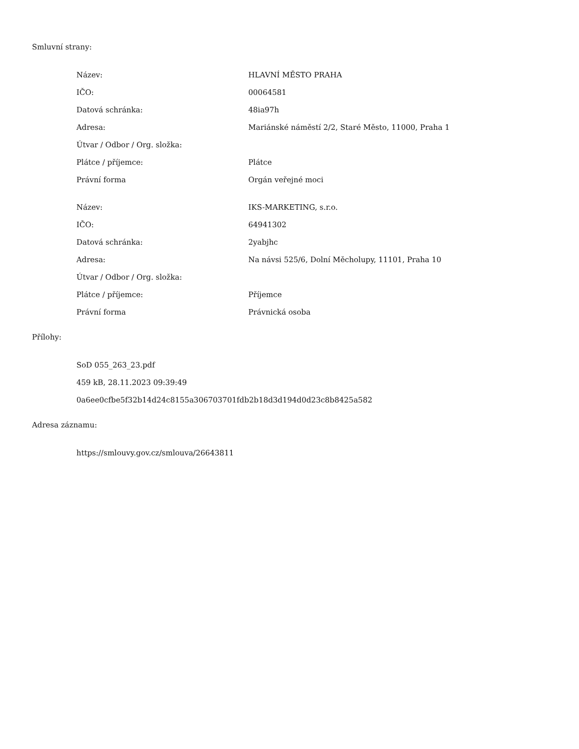Smluvní strany:
| Název: | HLAVNÍ MĚSTO PRAHA |
| IČO: | 00064581 |
| Datová schránka: | 48ia97h |
| Adresa: | Mariánské náměstí 2/2, Staré Město, 11000, Praha 1 |
| Útvar / Odbor / Org. složka: | |
| Plátce / příjemce: | Plátce |
| Právní forma | Orgán veřejné moci |
| Název: | IKS-MARKETING, s.r.o. |
| IČO: | 64941302 |
| Datová schránka: | 2yabjhc |
| Adresa: | Na návsi 525/6, Dolní Měcholupy, 11101, Praha 10 |
| Útvar / Odbor / Org. složka: | |
| Plátce / příjemce: | Příjemce |
| Právní forma | Právnická osoba |
Přílohy:
SoD 055_263_23.pdf
459 kB, 28.11.2023 09:39:49
0a6ee0cfbe5f32b14d24c8155a306703701fdb2b18d3d194d0d23c8b8425a582
Adresa záznamu:
https://smlouvy.gov.cz/smlouva/26643811